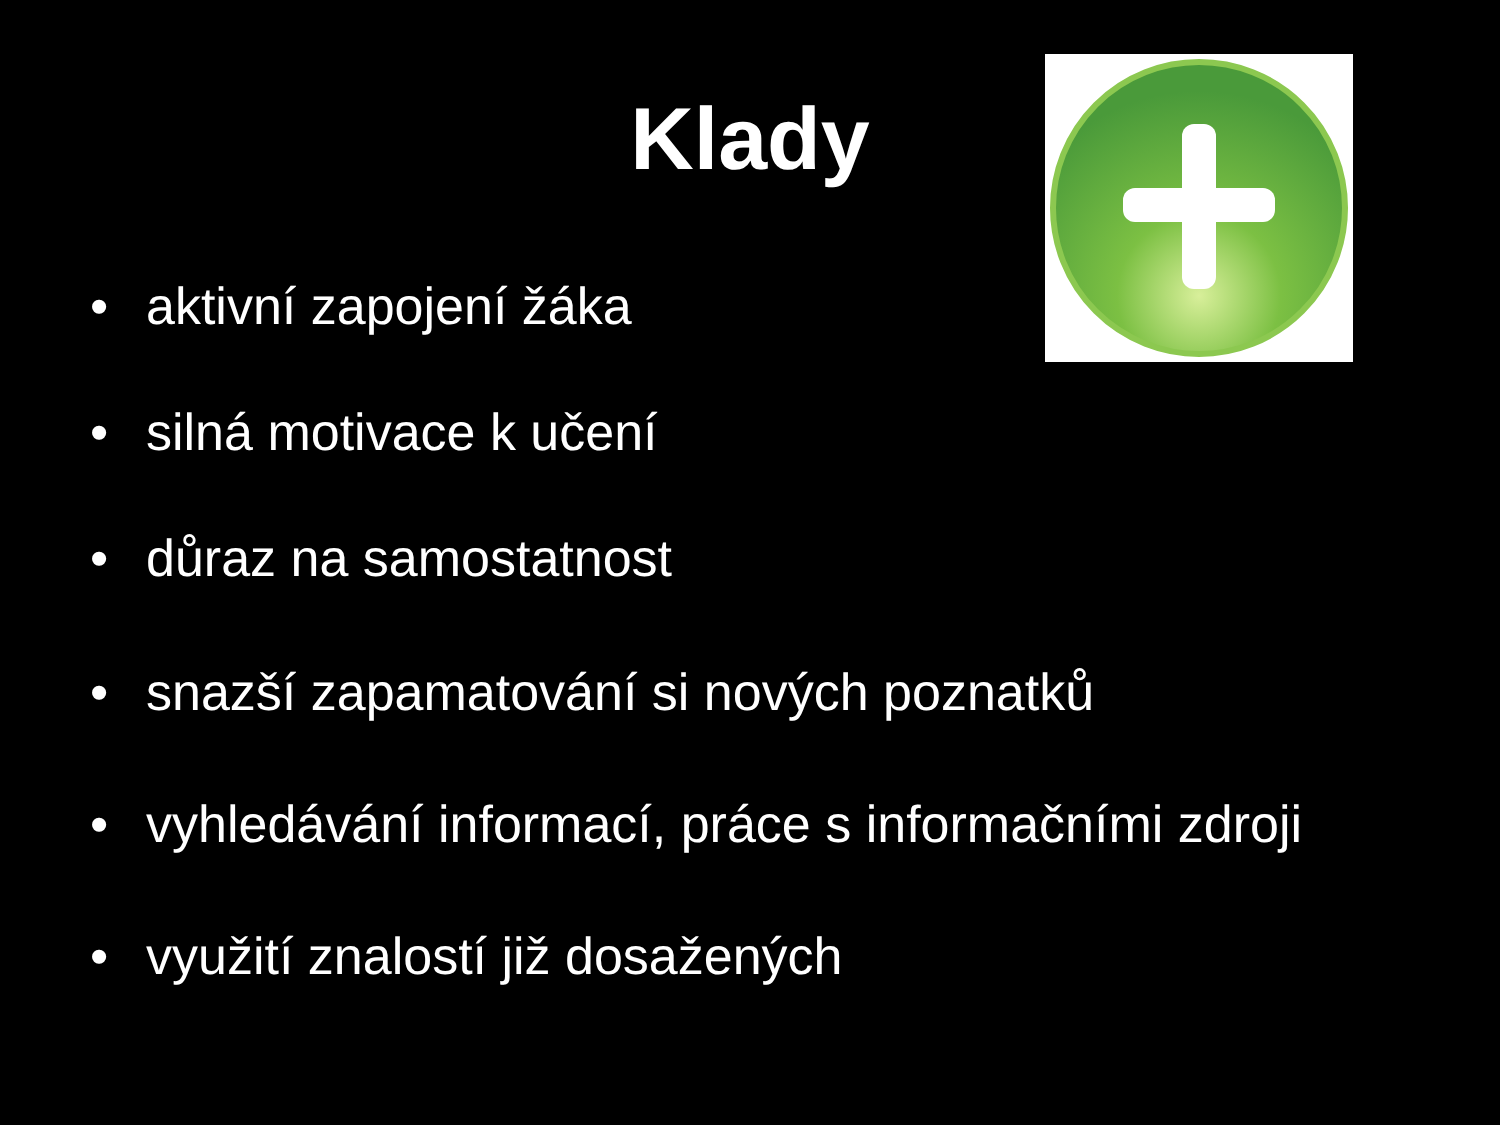Klady
• aktivní zapojení žáka
• silná motivace k učení
• důraz na samostatnost
• snazší zapamatování si nových poznatků
• vyhledávání informací, práce s informačními zdroji
• využití znalostí již dosažených